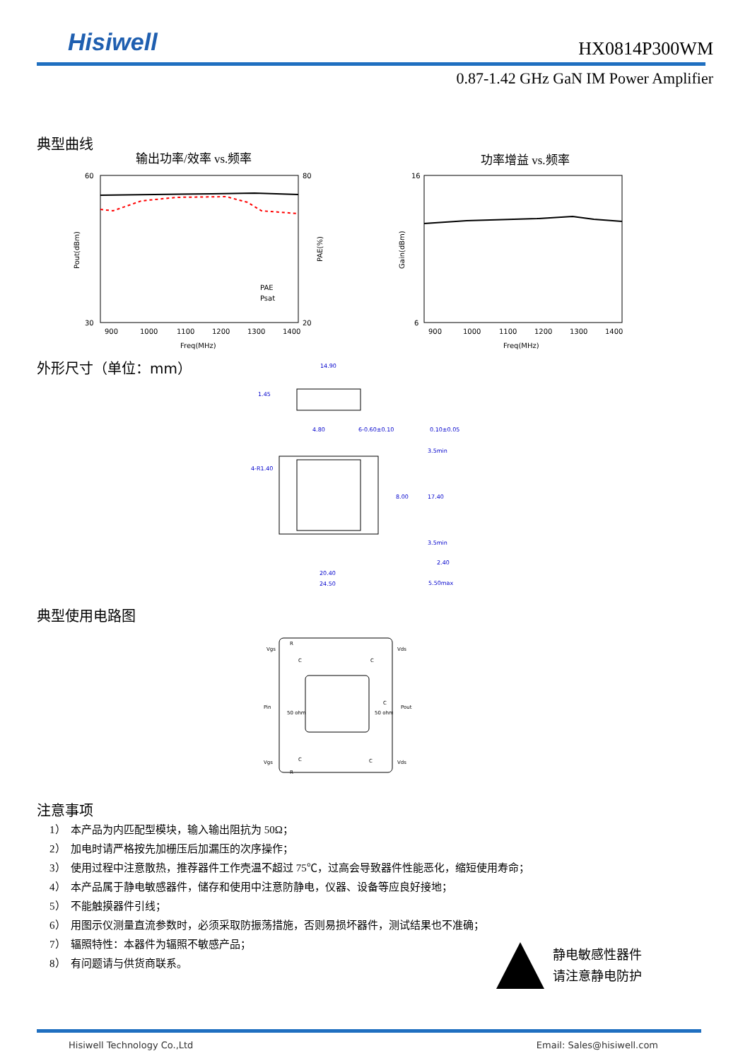Hisiwell
HX0814P300WM
0.87-1.42 GHz GaN IM Power Amplifier
典型曲线
输出功率/效率 vs.频率 功率增益 vs.频率
60
30
80
20
900
1000
1100
1200
1300
1400
Freq(MHz)
PAE
Psat
Pout(dBm)
PAE(%)
16
6
900
1000
1100
1200
1300
1400
Freq(MHz)
Gain(dBm)
外形尺寸（单位：mm）
14.90
4.80
6-0.60±0.10
0.10±0.05
4-R1.40
8.00
17.40
20.40
24.50
2.40
5.50max
1.45
3.5min
3.5min
典型使用电路图
Vgs
Vds
Pin
Pout
Vgs
Vds
50 ohm
50 ohm
R
C
C
C
C
C
R
注意事项
1） 本产品为内匹配型模块，输入输出阻抗为 50Ω；
2） 加电时请严格按先加栅压后加漏压的次序操作；
3） 使用过程中注意散热，推荐器件工作壳温不超过 75℃，过高会导致器件性能恶化，缩短使用寿命；
4） 本产品属于静电敏感器件，储存和使用中注意防静电，仪器、设备等应良好接地；
5） 不能触摸器件引线；
6） 用图示仪测量直流参数时，必须采取防振荡措施，否则易损坏器件，测试结果也不准确；
7） 辐照特性：本器件为辐照不敏感产品；
8） 有问题请与供货商联系。
静电敏感性器件
请注意静电防护
Hisiwell Technology Co.,Ltd Email: Sales@hisiwell.com